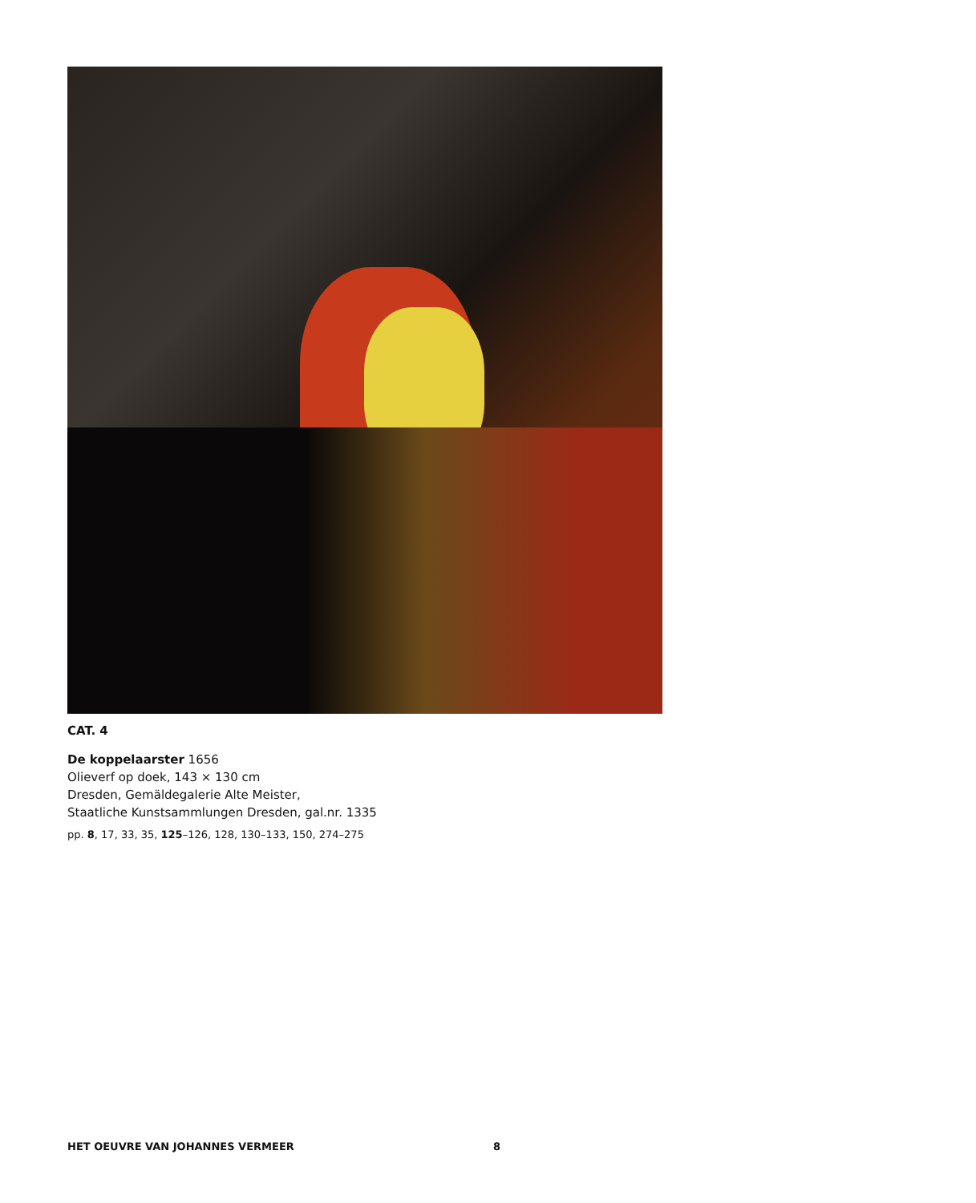CAT. 4
De koppelaarster 1656
Olieverf op doek, 143 × 130 cm
Dresden, Gemäldegalerie Alte Meister,
Staatliche Kunstsammlungen Dresden, gal.nr. 1335
pp. 8, 17, 33, 35, 125–126, 128, 130–133, 150, 274–275
HET OEUVRE VAN JOHANNES VERMEER 8